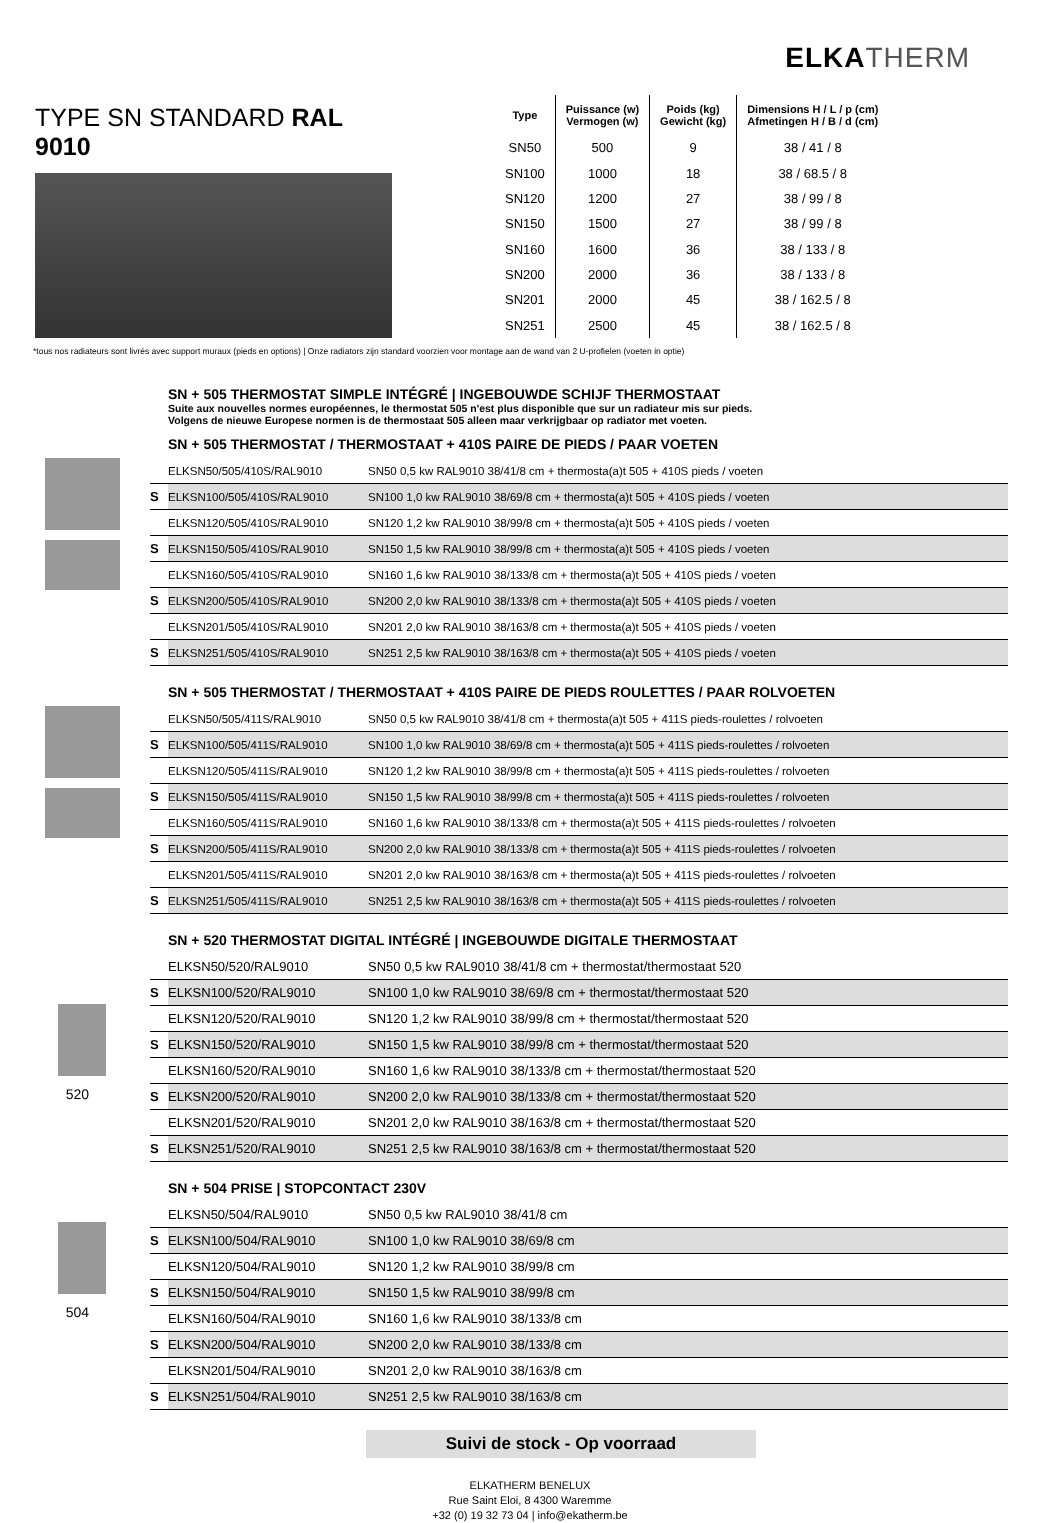ELKA THERM
TYPE SN STANDARD RAL 9010
| Type | Puissance (w) Vermogen (w) | Poids (kg) Gewicht (kg) | Dimensions H / L / p (cm) Afmetingen H / B / d (cm) |
| --- | --- | --- | --- |
| SN50 | 500 | 9 | 38 / 41 / 8 |
| SN100 | 1000 | 18 | 38 / 68.5 / 8 |
| SN120 | 1200 | 27 | 38 / 99 / 8 |
| SN150 | 1500 | 27 | 38 / 99 / 8 |
| SN160 | 1600 | 36 | 38 / 133 / 8 |
| SN200 | 2000 | 36 | 38 / 133 / 8 |
| SN201 | 2000 | 45 | 38 / 162.5 / 8 |
| SN251 | 2500 | 45 | 38 / 162.5 / 8 |
*tous nos radiateurs sont livrés avec support muraux (pieds en options) | Onze radiators zijn standard voorzien voor montage aan de wand van 2 U-profielen (voeten in optie)
SN + 505 THERMOSTAT SIMPLE INTÉGRÉ | INGEBOUWDE SCHIJF THERMOSTAAT
Suite aux nouvelles normes européennes, le thermostat 505 n'est plus disponible que sur un radiateur mis sur pieds.
Volgens de nieuwe Europese normen is de thermostaat 505 alleen maar verkrijgbaar op radiator met voeten.
SN + 505 THERMOSTAT / THERMOSTAAT + 410S PAIRE DE PIEDS / PAAR VOETEN
| | ELKSN50/505/410S/RAL9010 | SN50 0,5 kw RAL9010 38/41/8 cm + thermosta(a)t 505 + 410S pieds / voeten |
| S | ELKSN100/505/410S/RAL9010 | SN100 1,0 kw RAL9010 38/69/8 cm + thermosta(a)t 505 + 410S pieds / voeten |
| | ELKSN120/505/410S/RAL9010 | SN120 1,2 kw RAL9010 38/99/8 cm + thermosta(a)t 505 + 410S pieds / voeten |
| S | ELKSN150/505/410S/RAL9010 | SN150 1,5 kw RAL9010 38/99/8 cm + thermosta(a)t 505 + 410S pieds / voeten |
| | ELKSN160/505/410S/RAL9010 | SN160 1,6 kw RAL9010 38/133/8 cm + thermosta(a)t 505 + 410S pieds / voeten |
| S | ELKSN200/505/410S/RAL9010 | SN200 2,0 kw RAL9010 38/133/8 cm + thermosta(a)t 505 + 410S pieds / voeten |
| | ELKSN201/505/410S/RAL9010 | SN201 2,0 kw RAL9010 38/163/8 cm + thermosta(a)t 505 + 410S pieds / voeten |
| S | ELKSN251/505/410S/RAL9010 | SN251 2,5 kw RAL9010 38/163/8 cm + thermosta(a)t 505 + 410S pieds / voeten |
SN + 505 THERMOSTAT / THERMOSTAAT + 410S PAIRE DE PIEDS ROULETTES / PAAR ROLVOETEN
| | ELKSN50/505/411S/RAL9010 | SN50 0,5 kw RAL9010 38/41/8 cm + thermosta(a)t 505 + 411S pieds-roulettes / rolvoeten |
| S | ELKSN100/505/411S/RAL9010 | SN100 1,0 kw RAL9010 38/69/8 cm + thermosta(a)t 505 + 411S pieds-roulettes / rolvoeten |
| | ELKSN120/505/411S/RAL9010 | SN120 1,2 kw RAL9010 38/99/8 cm + thermosta(a)t 505 + 411S pieds-roulettes / rolvoeten |
| S | ELKSN150/505/411S/RAL9010 | SN150 1,5 kw RAL9010 38/99/8 cm + thermosta(a)t 505 + 411S pieds-roulettes / rolvoeten |
| | ELKSN160/505/411S/RAL9010 | SN160 1,6 kw RAL9010 38/133/8 cm + thermosta(a)t 505 + 411S pieds-roulettes / rolvoeten |
| S | ELKSN200/505/411S/RAL9010 | SN200 2,0 kw RAL9010 38/133/8 cm + thermosta(a)t 505 + 411S pieds-roulettes / rolvoeten |
| | ELKSN201/505/411S/RAL9010 | SN201 2,0 kw RAL9010 38/163/8 cm + thermosta(a)t 505 + 411S pieds-roulettes / rolvoeten |
| S | ELKSN251/505/411S/RAL9010 | SN251 2,5 kw RAL9010 38/163/8 cm + thermosta(a)t 505 + 411S pieds-roulettes / rolvoeten |
SN + 520 THERMOSTAT DIGITAL INTÉGRÉ | INGEBOUWDE DIGITALE THERMOSTAAT
520
| | ELKSN50/520/RAL9010 | SN50 0,5 kw RAL9010 38/41/8 cm + thermostat/thermostaat 520 |
| S | ELKSN100/520/RAL9010 | SN100 1,0 kw RAL9010 38/69/8 cm + thermostat/thermostaat 520 |
| | ELKSN120/520/RAL9010 | SN120 1,2 kw RAL9010 38/99/8 cm + thermostat/thermostaat 520 |
| S | ELKSN150/520/RAL9010 | SN150 1,5 kw RAL9010 38/99/8 cm + thermostat/thermostaat 520 |
| | ELKSN160/520/RAL9010 | SN160 1,6 kw RAL9010 38/133/8 cm + thermostat/thermostaat 520 |
| S | ELKSN200/520/RAL9010 | SN200 2,0 kw RAL9010 38/133/8 cm + thermostat/thermostaat 520 |
| | ELKSN201/520/RAL9010 | SN201 2,0 kw RAL9010 38/163/8 cm + thermostat/thermostaat 520 |
| S | ELKSN251/520/RAL9010 | SN251 2,5 kw RAL9010 38/163/8 cm + thermostat/thermostaat 520 |
SN + 504 PRISE | STOPCONTACT 230V
504
| | ELKSN50/504/RAL9010 | SN50 0,5 kw RAL9010 38/41/8 cm |
| S | ELKSN100/504/RAL9010 | SN100 1,0 kw RAL9010 38/69/8 cm |
| | ELKSN120/504/RAL9010 | SN120 1,2 kw RAL9010 38/99/8 cm |
| S | ELKSN150/504/RAL9010 | SN150 1,5 kw RAL9010 38/99/8 cm |
| | ELKSN160/504/RAL9010 | SN160 1,6 kw RAL9010 38/133/8 cm |
| S | ELKSN200/504/RAL9010 | SN200 2,0 kw RAL9010 38/133/8 cm |
| | ELKSN201/504/RAL9010 | SN201 2,0 kw RAL9010 38/163/8 cm |
| S | ELKSN251/504/RAL9010 | SN251 2,5 kw RAL9010 38/163/8 cm |
Suivi de stock - Op voorraad
ELKATHERM BENELUX
Rue Saint Eloi, 8 4300 Waremme
+32 (0) 19 32 73 04 | info@ekatherm.be